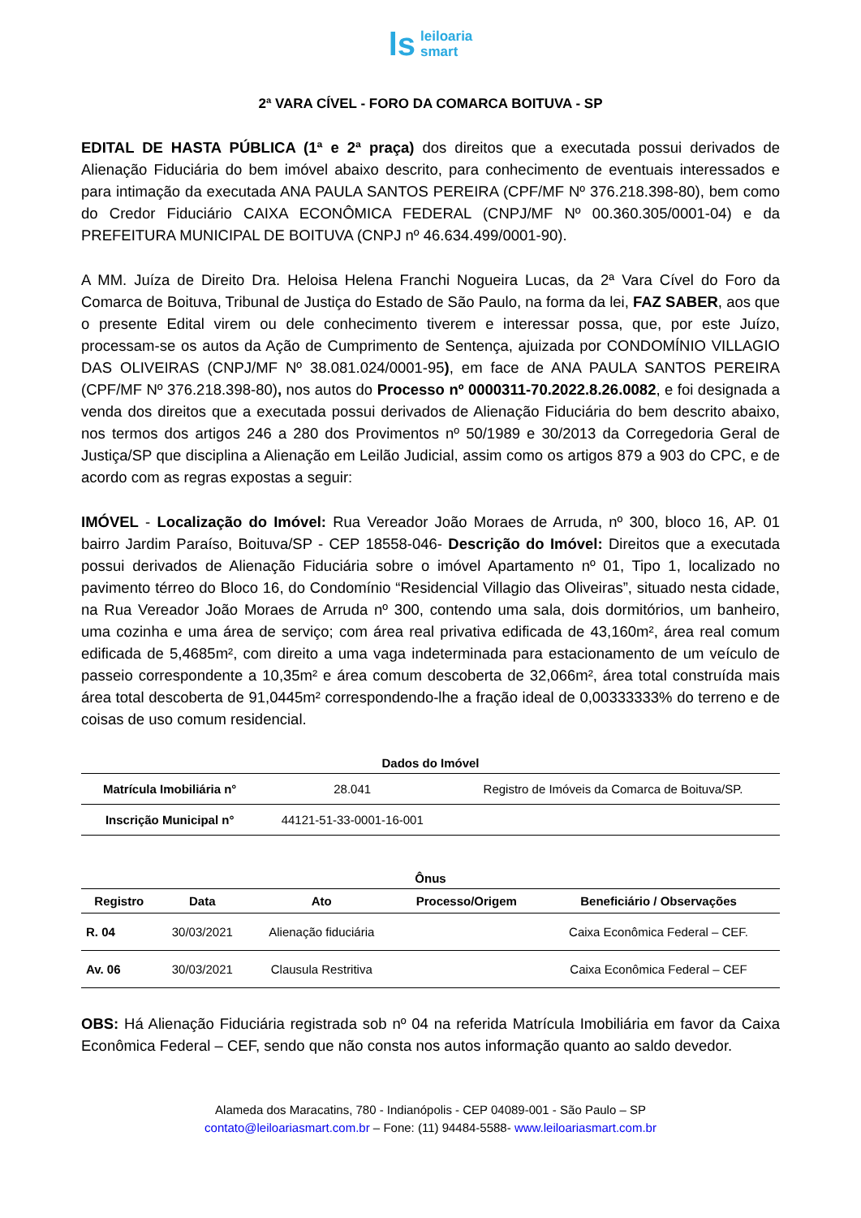ls leiloaria
smart
2ª VARA CÍVEL - FORO DA COMARCA BOITUVA - SP
EDITAL DE HASTA PÚBLICA (1ª e 2ª praça) dos direitos que a executada possui derivados de Alienação Fiduciária do bem imóvel abaixo descrito, para conhecimento de eventuais interessados e para intimação da executada ANA PAULA SANTOS PEREIRA (CPF/MF Nº 376.218.398-80), bem como do Credor Fiduciário CAIXA ECONÔMICA FEDERAL (CNPJ/MF Nº 00.360.305/0001-04) e da PREFEITURA MUNICIPAL DE BOITUVA (CNPJ nº 46.634.499/0001-90).
A MM. Juíza de Direito Dra. Heloisa Helena Franchi Nogueira Lucas, da 2ª Vara Cível do Foro da Comarca de Boituva, Tribunal de Justiça do Estado de São Paulo, na forma da lei, FAZ SABER, aos que o presente Edital virem ou dele conhecimento tiverem e interessar possa, que, por este Juízo, processam-se os autos da Ação de Cumprimento de Sentença, ajuizada por CONDOMÍNIO VILLAGIO DAS OLIVEIRAS (CNPJ/MF Nº 38.081.024/0001-95), em face de ANA PAULA SANTOS PEREIRA (CPF/MF Nº 376.218.398-80), nos autos do Processo nº 0000311-70.2022.8.26.0082, e foi designada a venda dos direitos que a executada possui derivados de Alienação Fiduciária do bem descrito abaixo, nos termos dos artigos 246 a 280 dos Provimentos nº 50/1989 e 30/2013 da Corregedoria Geral de Justiça/SP que disciplina a Alienação em Leilão Judicial, assim como os artigos 879 a 903 do CPC, e de acordo com as regras expostas a seguir:
IMÓVEL - Localização do Imóvel: Rua Vereador João Moraes de Arruda, nº 300, bloco 16, AP. 01 bairro Jardim Paraíso, Boituva/SP - CEP 18558-046- Descrição do Imóvel: Direitos que a executada possui derivados de Alienação Fiduciária sobre o imóvel Apartamento nº 01, Tipo 1, localizado no pavimento térreo do Bloco 16, do Condomínio “Residencial Villagio das Oliveiras”, situado nesta cidade, na Rua Vereador João Moraes de Arruda nº 300, contendo uma sala, dois dormitórios, um banheiro, uma cozinha e uma área de serviço; com área real privativa edificada de 43,160m², área real comum edificada de 5,4685m², com direito a uma vaga indeterminada para estacionamento de um veículo de passeio correspondente a 10,35m² e área comum descoberta de 32,066m², área total construída mais área total descoberta de 91,0445m² correspondendo-lhe a fração ideal de 0,00333333% do terreno e de coisas de uso comum residencial.
Dados do Imóvel
| Matrícula Imobiliária n° | 28.041 | Registro de Imóveis da Comarca de Boituva/SP. |
| Inscrição Municipal n° | 44121-51-33-0001-16-001 | |
Ônus
| Registro | Data | Ato | Processo/Origem | Beneficiário / Observações |
| --- | --- | --- | --- | --- |
| R. 04 | 30/03/2021 | Alienação fiduciária | | Caixa Econômica Federal – CEF. |
| Av. 06 | 30/03/2021 | Clausula Restritiva | | Caixa Econômica Federal – CEF |
OBS: Há Alienação Fiduciária registrada sob nº 04 na referida Matrícula Imobiliária em favor da Caixa Econômica Federal – CEF, sendo que não consta nos autos informação quanto ao saldo devedor.
Alameda dos Maracatins, 780 - Indianópolis - CEP 04089-001 - São Paulo – SP
contato@leiloariasmart.com.br – Fone: (11) 94484-5588- www.leiloariasmart.com.br